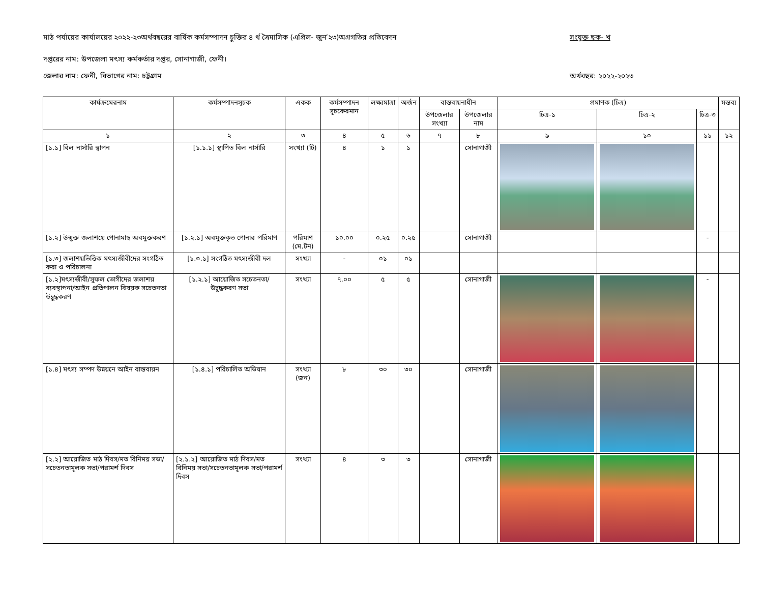মাঠ পর্যায়ের কার্যালয়ের ২০২২-২৩অর্থবছরের বার্ষিক কর্মসম্পাদন চুক্তির ৪ র্থ ত্রৈমাসিক (এপ্রিল- জুন’২৩)অগ্রগতির প্রতিবেদন সংযুক্ত ছক- খ
দপ্তরের নাম: উপজেলা মৎস্য কর্মকর্তার দপ্তর, সোনাগাজী, ফেনী।
জেলার নাম: ফেনী, বিভাগের নাম: চট্টগ্রাম অর্থবছর: ২০২২-২০২৩
| কার্যক্রমেরনাম | কর্মসম্পাদনসূচক | একক | কর্মসম্পাদন সূচকেরমান | লক্ষ্যমাত্রা | অর্জন | বাস্তবায়নাধীন | | প্রমাণক (চিত্র) | | | মন্তব্য |
| --- | --- | --- | --- | --- | --- | --- | --- | --- | --- | --- | --- |
| | | | | | | উপজেলার সংখ্যা | উপজেলার নাম | চিত্র-১ | চিত্র-২ | চিত্র-৩ | |
| ১ | ২ | ৩ | ৪ | ৫ | ৬ | ৭ | ৮ | ৯ | ১০ | ১১ | ১২ |
| [১.১] বিল নার্সারি স্থাপন | [১.১.১] স্থাপিত বিল নার্সারি | সংখ্যা (টি) | ৪ | ১ | ১ | | সোনাগাজী | | | | |
| [১.২] উন্মুক্ত জলাশয়ে পোনামাছ অবমুক্তকরণ | [১.২.১] অবমুক্তকৃত পোনার পরিমাণ | পরিমাণ (মে.টন) | ১০.০০ | ০.২৫ | ০.২৫ | | সোনাগাজী | | | - | |
| [১.৩] জলাশয়ভিত্তিক মৎস্যজীবীদের সংগঠিত করা ও পরিচালনা | [১.৩.১] সংগঠিত মৎস্যজীবী দল | সংখ্যা | - | ০১ | ০১ | | | | | | |
| [১.২]মৎস্যজীবী/সুফল ভোগীদের জলাশয় ব্যবস্থাপনা/আইন প্রতিপালন বিষয়ক সচেতনতা উদ্বুদ্ধকরণ | [১.২.১] আয়োজিত সচেতনতা/ উদ্বুদ্ধকরণ সভা | সংখ্যা | ৭.০০ | ৫ | ৫ | | সোনাগাজী | | | - | |
| [১.৪] মৎস্য সম্পদ উন্নয়নে আইন বাস্তবায়ন | [১.৪.১] পরিচালিত অভিযান | সংখ্যা (জন) | ৮ | ৩০ | ৩০ | | সোনাগাজী | | | | |
| [২.২] আয়োজিত মাঠ দিবস/মত বিনিময় সভা/সচেতনতামূলক সভা/পরামর্শ দিবস | [২.১.২] আয়োজিত মাঠ দিবস/মত বিনিময় সভা/সচেতনতামূলক সভা/পরামর্শ দিবস | সংখ্যা | ৪ | ৩ | ৩ | | সোনাগাজী | | | | |